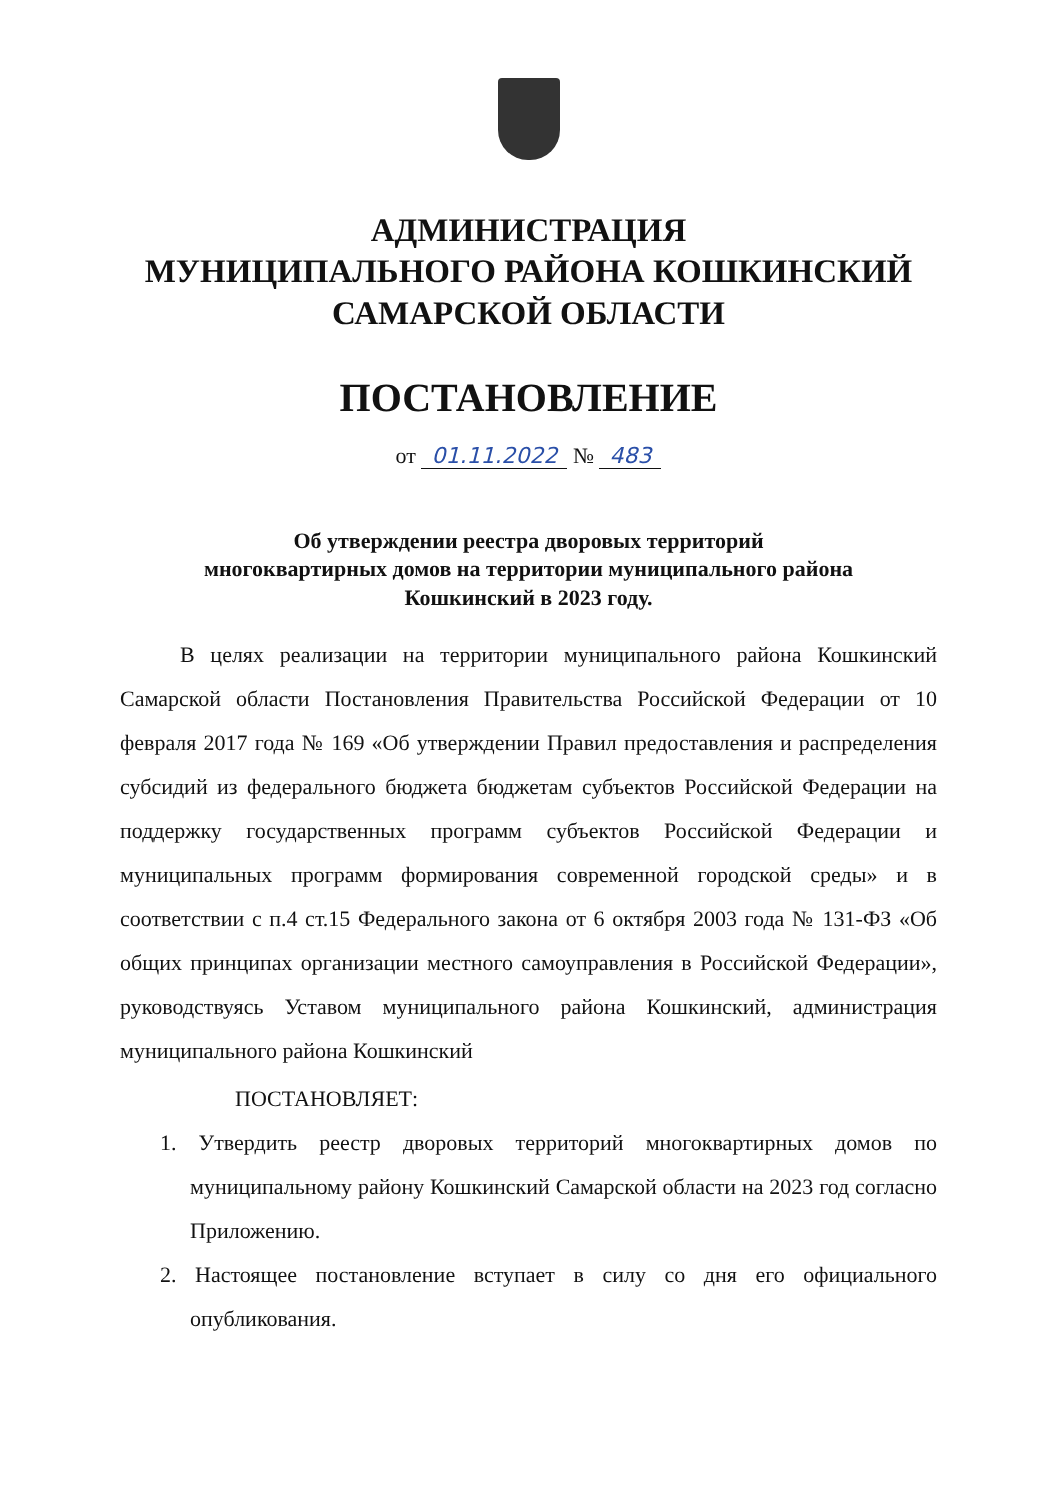АДМИНИСТРАЦИЯ
МУНИЦИПАЛЬНОГО РАЙОНА КОШКИНСКИЙ
САМАРСКОЙ ОБЛАСТИ
ПОСТАНОВЛЕНИЕ
от 01.11.2022 № 483
Об утверждении реестра дворовых территорий
многоквартирных домов на территории муниципального района
Кошкинский в 2023 году.
В целях реализации на территории муниципального района Кошкинский Самарской области Постановления Правительства Российской Федерации от 10 февраля 2017 года № 169 «Об утверждении Правил предоставления и распределения субсидий из федерального бюджета бюджетам субъектов Российской Федерации на поддержку государственных программ субъектов Российской Федерации и муниципальных программ формирования современной городской среды» и в соответствии с п.4 ст.15 Федерального закона от 6 октября 2003 года № 131-ФЗ «Об общих принципах организации местного самоуправления в Российской Федерации», руководствуясь Уставом муниципального района Кошкинский, администрация муниципального района Кошкинский
ПОСТАНОВЛЯЕТ:
1. Утвердить реестр дворовых территорий многоквартирных домов по муниципальному району Кошкинский Самарской области на 2023 год согласно Приложению.
2. Настоящее постановление вступает в силу со дня его официального опубликования.